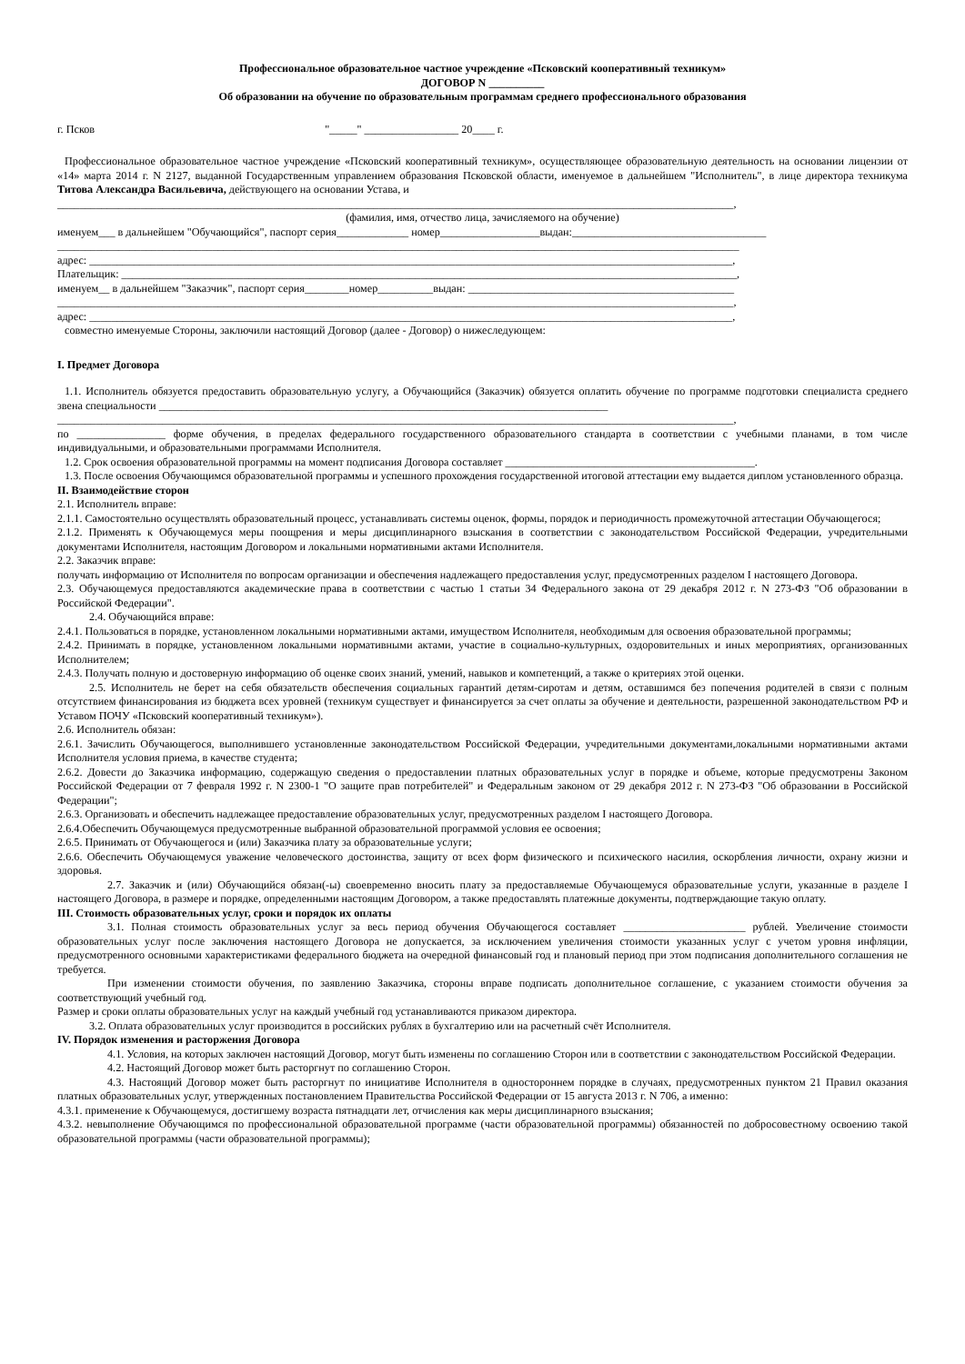Профессиональное образовательное частное учреждение «Псковский кооперативный техникум»
ДОГОВОР N __________
Об образовании на обучение по образовательным программам среднего профессионального образования
г. Псков "_____" _________________ 20____ г.
Профессиональное образовательное частное учреждение «Псковский кооперативный техникум», осуществляющее образовательную деятельность на основании лицензии от «14» марта 2014 г. N 2127, выданной Государственным управлением образования Псковской области, именуемое в дальнейшем "Исполнитель", в лице директора техникума Титова Александра Васильевича, действующего на основании Устава, и
__________________________________________________________________________________________________________________________,
(фамилия, имя, отчество лица, зачисляемого на обучение)
именуем___ в дальнейшем "Обучающийся", паспорт серия_____________ номер__________________выдан:___________________________________
___________________________________________________________________________________________________________________________
адрес: ____________________________________________________________________________________________________________________,
Плательщик: _______________________________________________________________________________________________________________,
именуем__ в дальнейшем "Заказчик", паспорт серия________номер__________выдан: ________________________________________________
__________________________________________________________________________________________________________________________,
адрес: ____________________________________________________________________________________________________________________,
совместно именуемые Стороны, заключили настоящий Договор (далее - Договор) о нижеследующем:
I. Предмет Договора
1.1. Исполнитель обязуется предоставить образовательную услугу, а Обучающийся (Заказчик) обязуется оплатить обучение по программе подготовки специалиста среднего звена специальности _________________________________________________________________________________
__________________________________________________________________________________________________________________________,
по ________________ форме обучения, в пределах федерального государственного образовательного стандарта в соответствии с учебными планами, в том числе индивидуальными, и образовательными программами Исполнителя.
1.2. Срок освоения образовательной программы на момент подписания Договора составляет _____________________________________________.
1.3. После освоения Обучающимся образовательной программы и успешного прохождения государственной итоговой аттестации ему выдается диплом установленного образца.
II. Взаимодействие сторон
2.1. Исполнитель вправе:
2.1.1. Самостоятельно осуществлять образовательный процесс, устанавливать системы оценок, формы, порядок и периодичность промежуточной аттестации Обучающегося;
2.1.2. Применять к Обучающемуся меры поощрения и меры дисциплинарного взыскания в соответствии с законодательством Российской Федерации, учредительными документами Исполнителя, настоящим Договором и локальными нормативными актами Исполнителя.
2.2. Заказчик вправе:
получать информацию от Исполнителя по вопросам организации и обеспечения надлежащего предоставления услуг, предусмотренных разделом I настоящего Договора.
2.3. Обучающемуся предоставляются академические права в соответствии с частью 1 статьи 34 Федерального закона от 29 декабря 2012 г. N 273-ФЗ "Об образовании в Российской Федерации".
2.4. Обучающийся вправе:
2.4.1. Пользоваться в порядке, установленном локальными нормативными актами, имуществом Исполнителя, необходимым для освоения образовательной программы;
2.4.2. Принимать в порядке, установленном локальными нормативными актами, участие в социально-культурных, оздоровительных и иных мероприятиях, организованных Исполнителем;
2.4.3. Получать полную и достоверную информацию об оценке своих знаний, умений, навыков и компетенций, а также о критериях этой оценки.
2.5. Исполнитель не берет на себя обязательств обеспечения социальных гарантий детям-сиротам и детям, оставшимся без попечения родителей в связи с полным отсутствием финансирования из бюджета всех уровней (техникум существует и финансируется за счет оплаты за обучение и деятельности, разрешенной законодательством РФ и Уставом ПОЧУ «Псковский кооперативный техникум»).
2.6. Исполнитель обязан:
2.6.1. Зачислить Обучающегося, выполнившего установленные законодательством Российской Федерации, учредительными документами,локальными нормативными актами Исполнителя условия приема, в качестве студента;
2.6.2. Довести до Заказчика информацию, содержащую сведения о предоставлении платных образовательных услуг в порядке и объеме, которые предусмотрены Законом Российской Федерации от 7 февраля 1992 г. N 2300-1 "О защите прав потребителей" и Федеральным законом от 29 декабря 2012 г. N 273-ФЗ "Об образовании в Российской Федерации";
2.6.3. Организовать и обеспечить надлежащее предоставление образовательных услуг, предусмотренных разделом I настоящего Договора.
2.6.4.Обеспечить Обучающемуся предусмотренные выбранной образовательной программой условия ее освоения;
2.6.5. Принимать от Обучающегося и (или) Заказчика плату за образовательные услуги;
2.6.6. Обеспечить Обучающемуся уважение человеческого достоинства, защиту от всех форм физического и психического насилия, оскорбления личности, охрану жизни и здоровья.
2.7. Заказчик и (или) Обучающийся обязан(-ы) своевременно вносить плату за предоставляемые Обучающемуся образовательные услуги, указанные в разделе I настоящего Договора, в размере и порядке, определенными настоящим Договором, а также предоставлять платежные документы, подтверждающие такую оплату.
III. Стоимость образовательных услуг, сроки и порядок их оплаты
3.1. Полная стоимость образовательных услуг за весь период обучения Обучающегося составляет ______________________ рублей. Увеличение стоимости образовательных услуг после заключения настоящего Договора не допускается, за исключением увеличения стоимости указанных услуг с учетом уровня инфляции, предусмотренного основными характеристиками федерального бюджета на очередной финансовый год и плановый период при этом подписания дополнительного соглашения не требуется.
При изменении стоимости обучения, по заявлению Заказчика, стороны вправе подписать дополнительное соглашение, с указанием стоимости обучения за соответствующий учебный год.
Размер и сроки оплаты образовательных услуг на каждый учебный год устанавливаются приказом директора.
3.2. Оплата образовательных услуг производится в российских рублях в бухгалтерию или на расчетный счёт Исполнителя.
IV. Порядок изменения и расторжения Договора
4.1. Условия, на которых заключен настоящий Договор, могут быть изменены по соглашению Сторон или в соответствии с законодательством Российской Федерации.
4.2. Настоящий Договор может быть расторгнут по соглашению Сторон.
4.3. Настоящий Договор может быть расторгнут по инициативе Исполнителя в одностороннем порядке в случаях, предусмотренных пунктом 21 Правил оказания платных образовательных услуг, утвержденных постановлением Правительства Российской Федерации от 15 августа 2013 г. N 706, а именно:
4.3.1. применение к Обучающемуся, достигшему возраста пятнадцати лет, отчисления как меры дисциплинарного взыскания;
4.3.2. невыполнение Обучающимся по профессиональной образовательной программе (части образовательной программы) обязанностей по добросовестному освоению такой образовательной программы (части образовательной программы);